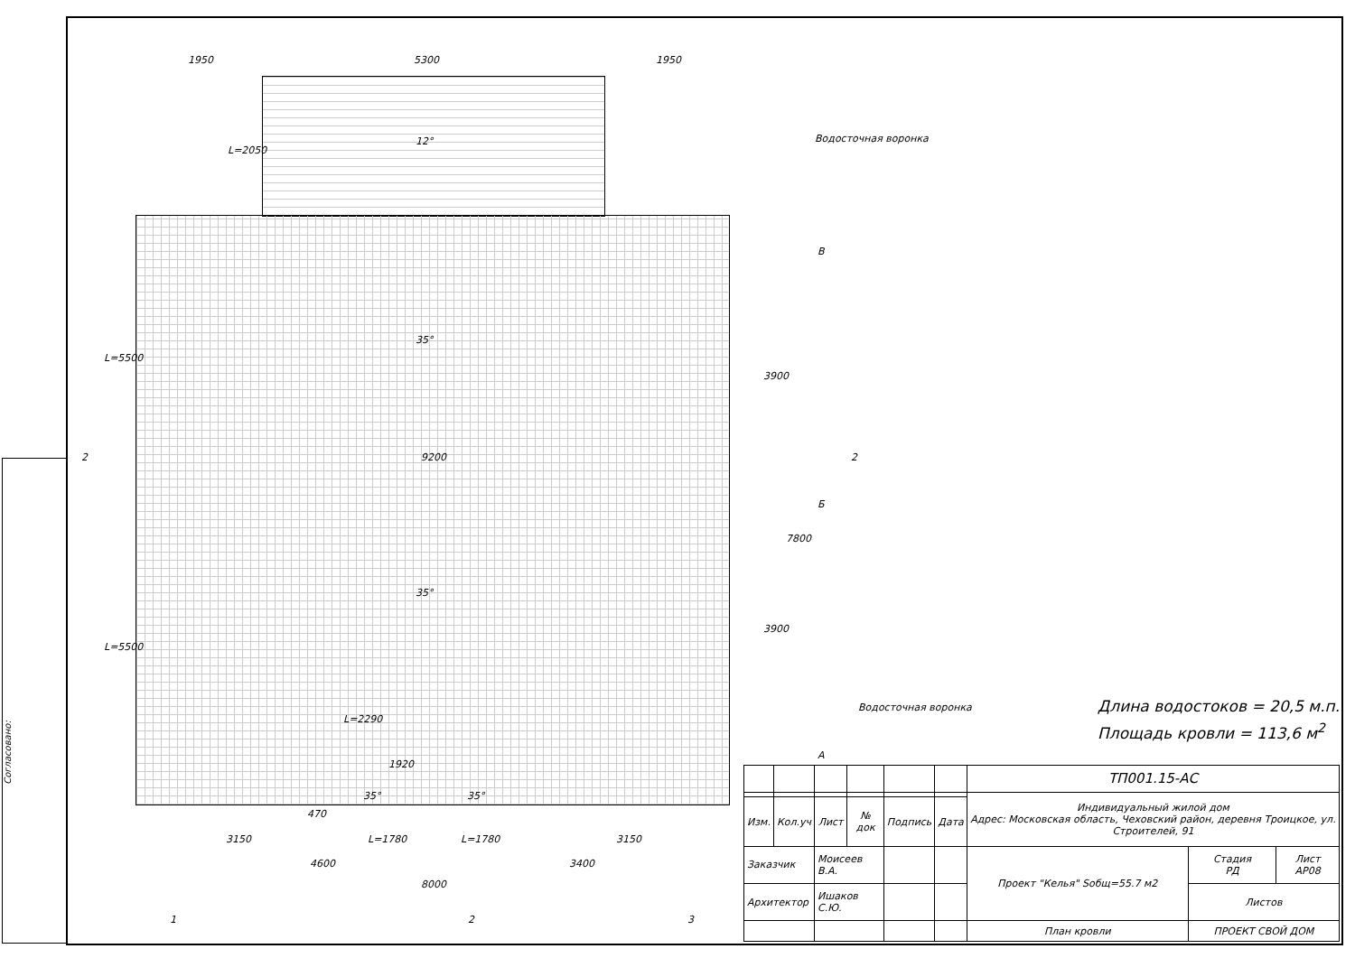Согласовано:
1950 5300 1950
L=2050
12° Водосточная воронка
В
L=5500
35°
3900
2 9200 2
Б
7800
35°
L=5500
3900
Водосточная воронка
L=2290
1920
А
35° 35°
470
3150 L=1780 L=1780 3150
4600 3400
8000
1 2 3
Длина водостоков = 20,5 м.п.
Площадь кровли = 113,6 м<sup>2</sup>
| | | | | | | ТП001.15-АС | | |
| | | | | | | Индивидуальный жилой дом Адрес: Московская область, Чеховский район, деревня Троицкое, ул. Строителей, 91 | | |
| Изм. | Кол.уч | Лист | № док | Подпись | Дата | | | |
| Заказчик | | Моисеев В.А. | | | | Проект "Келья" Sобщ=55.7 м2 | Стадия РД | Лист АР08 |
| Архитектор | | Ишаков С.Ю. | | | | | Листов | |
| | | | | | | План кровли | ПРОЕКТ СВОЙ ДОМ | |